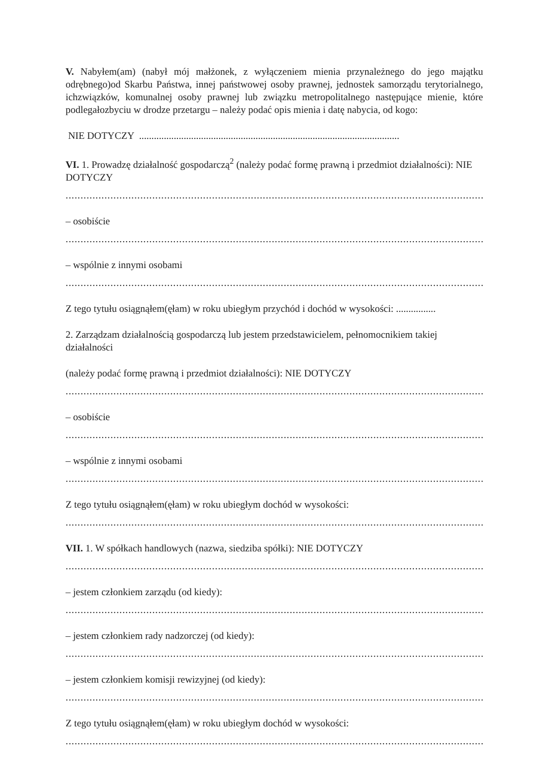V. Nabyłem(am) (nabył mój małżonek, z wyłączeniem mienia przynależnego do jego majątku odrębnego)od Skarbu Państwa, innej państwowej osoby prawnej, jednostek samorządu terytorialnego, ichzwiązków, komunalnej osoby prawnej lub związku metropolitalnego następujące mienie, które podlegałozbyciu w drodze przetargu – należy podać opis mienia i datę nabycia, od kogo:
NIE DOTYCZY .........................................................................................................
VI. 1. Prowadzę działalność gospodarczą<sup>2</sup> (należy podać formę prawną i przedmiot działalności): NIE DOTYCZY
....................................................................................................................................................
– osobiście
....................................................................................................................................................
– wspólnie z innymi osobami
....................................................................................................................................................
Z tego tytułu osiągnąłem(ęłam) w roku ubiegłym przychód i dochód w wysokości: ................
2. Zarządzam działalnością gospodarczą lub jestem przedstawicielem, pełnomocnikiem takiej działalności
(należy podać formę prawną i przedmiot działalności): NIE DOTYCZY
....................................................................................................................................................
– osobiście
....................................................................................................................................................
– wspólnie z innymi osobami
....................................................................................................................................................
Z tego tytułu osiągnąłem(ęłam) w roku ubiegłym dochód w wysokości:
....................................................................................................................................................
VII. 1. W spółkach handlowych (nazwa, siedziba spółki): NIE DOTYCZY
....................................................................................................................................................
– jestem członkiem zarządu (od kiedy):
....................................................................................................................................................
– jestem członkiem rady nadzorczej (od kiedy):
....................................................................................................................................................
– jestem członkiem komisji rewizyjnej (od kiedy):
....................................................................................................................................................
Z tego tytułu osiągnąłem(ęłam) w roku ubiegłym dochód w wysokości:
....................................................................................................................................................